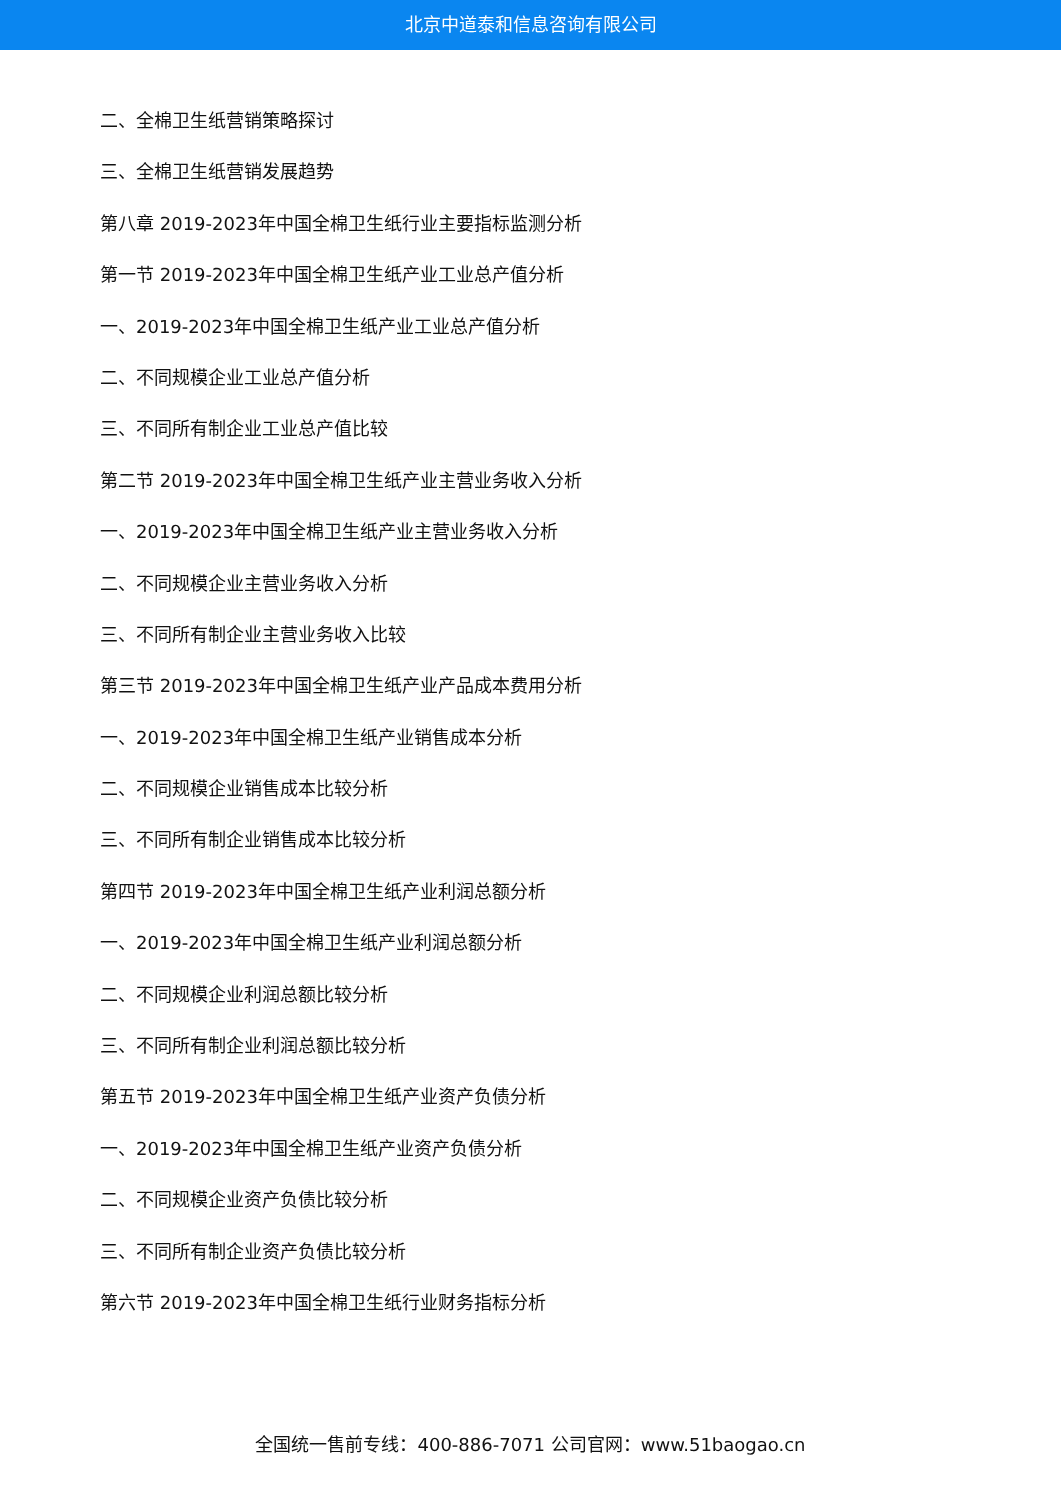北京中道泰和信息咨询有限公司
二、全棉卫生纸营销策略探讨
三、全棉卫生纸营销发展趋势
第八章 2019-2023年中国全棉卫生纸行业主要指标监测分析
第一节 2019-2023年中国全棉卫生纸产业工业总产值分析
一、2019-2023年中国全棉卫生纸产业工业总产值分析
二、不同规模企业工业总产值分析
三、不同所有制企业工业总产值比较
第二节 2019-2023年中国全棉卫生纸产业主营业务收入分析
一、2019-2023年中国全棉卫生纸产业主营业务收入分析
二、不同规模企业主营业务收入分析
三、不同所有制企业主营业务收入比较
第三节 2019-2023年中国全棉卫生纸产业产品成本费用分析
一、2019-2023年中国全棉卫生纸产业销售成本分析
二、不同规模企业销售成本比较分析
三、不同所有制企业销售成本比较分析
第四节 2019-2023年中国全棉卫生纸产业利润总额分析
一、2019-2023年中国全棉卫生纸产业利润总额分析
二、不同规模企业利润总额比较分析
三、不同所有制企业利润总额比较分析
第五节 2019-2023年中国全棉卫生纸产业资产负债分析
一、2019-2023年中国全棉卫生纸产业资产负债分析
二、不同规模企业资产负债比较分析
三、不同所有制企业资产负债比较分析
第六节 2019-2023年中国全棉卫生纸行业财务指标分析
全国统一售前专线：400-886-7071 公司官网：www.51baogao.cn